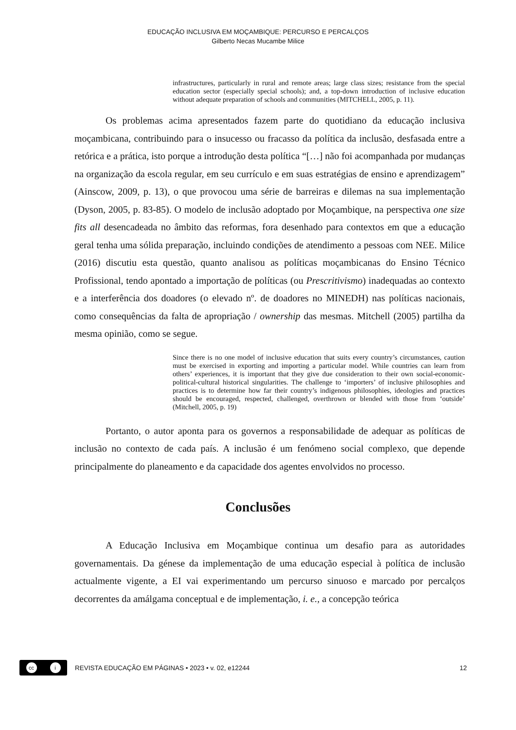EDUCAÇÃO INCLUSIVA EM MOÇAMBIQUE: PERCURSO E PERCALÇOS
Gilberto Necas Mucambe Milice
infrastructures, particularly in rural and remote areas; large class sizes; resistance from the special education sector (especially special schools); and, a top-down introduction of inclusive education without adequate preparation of schools and communities (MITCHELL, 2005, p. 11).
Os problemas acima apresentados fazem parte do quotidiano da educação inclusiva moçambicana, contribuindo para o insucesso ou fracasso da política da inclusão, desfasada entre a retórica e a prática, isto porque a introdução desta política “[…] não foi acompanhada por mudanças na organização da escola regular, em seu currículo e em suas estratégias de ensino e aprendizagem” (Ainscow, 2009, p. 13), o que provocou uma série de barreiras e dilemas na sua implementação (Dyson, 2005, p. 83-85). O modelo de inclusão adoptado por Moçambique, na perspectiva one size fits all desencadeada no âmbito das reformas, fora desenhado para contextos em que a educação geral tenha uma sólida preparação, incluindo condições de atendimento a pessoas com NEE. Milice (2016) discutiu esta questão, quanto analisou as políticas moçambicanas do Ensino Técnico Profissional, tendo apontado a importação de políticas (ou Prescritivismo) inadequadas ao contexto e a interferência dos doadores (o elevado nº. de doadores no MINEDH) nas políticas nacionais, como consequências da falta de apropriação / ownership das mesmas. Mitchell (2005) partilha da mesma opinião, como se segue.
Since there is no one model of inclusive education that suits every country’s circumstances, caution must be exercised in exporting and importing a particular model. While countries can learn from others’ experiences, it is important that they give due consideration to their own social-economic-political-cultural historical singularities. The challenge to ‘importers’ of inclusive philosophies and practices is to determine how far their country’s indigenous philosophies, ideologies and practices should be encouraged, respected, challenged, overthrown or blended with those from ‘outside’ (Mitchell, 2005, p. 19)
Portanto, o autor aponta para os governos a responsabilidade de adequar as políticas de inclusão no contexto de cada país. A inclusão é um fenómeno social complexo, que depende principalmente do planeamento e da capacidade dos agentes envolvidos no processo.
Conclusões
A Educação Inclusiva em Moçambique continua um desafio para as autoridades governamentais. Da génese da implementação de uma educação especial à política de inclusão actualmente vigente, a EI vai experimentando um percurso sinuoso e marcado por percalços decorrentes da amálgama conceptual e de implementação, i. e., a concepção teórica
cc i
REVISTA EDUCAÇÃO EM PÁGINAS • 2023 • v. 02, e12244
12